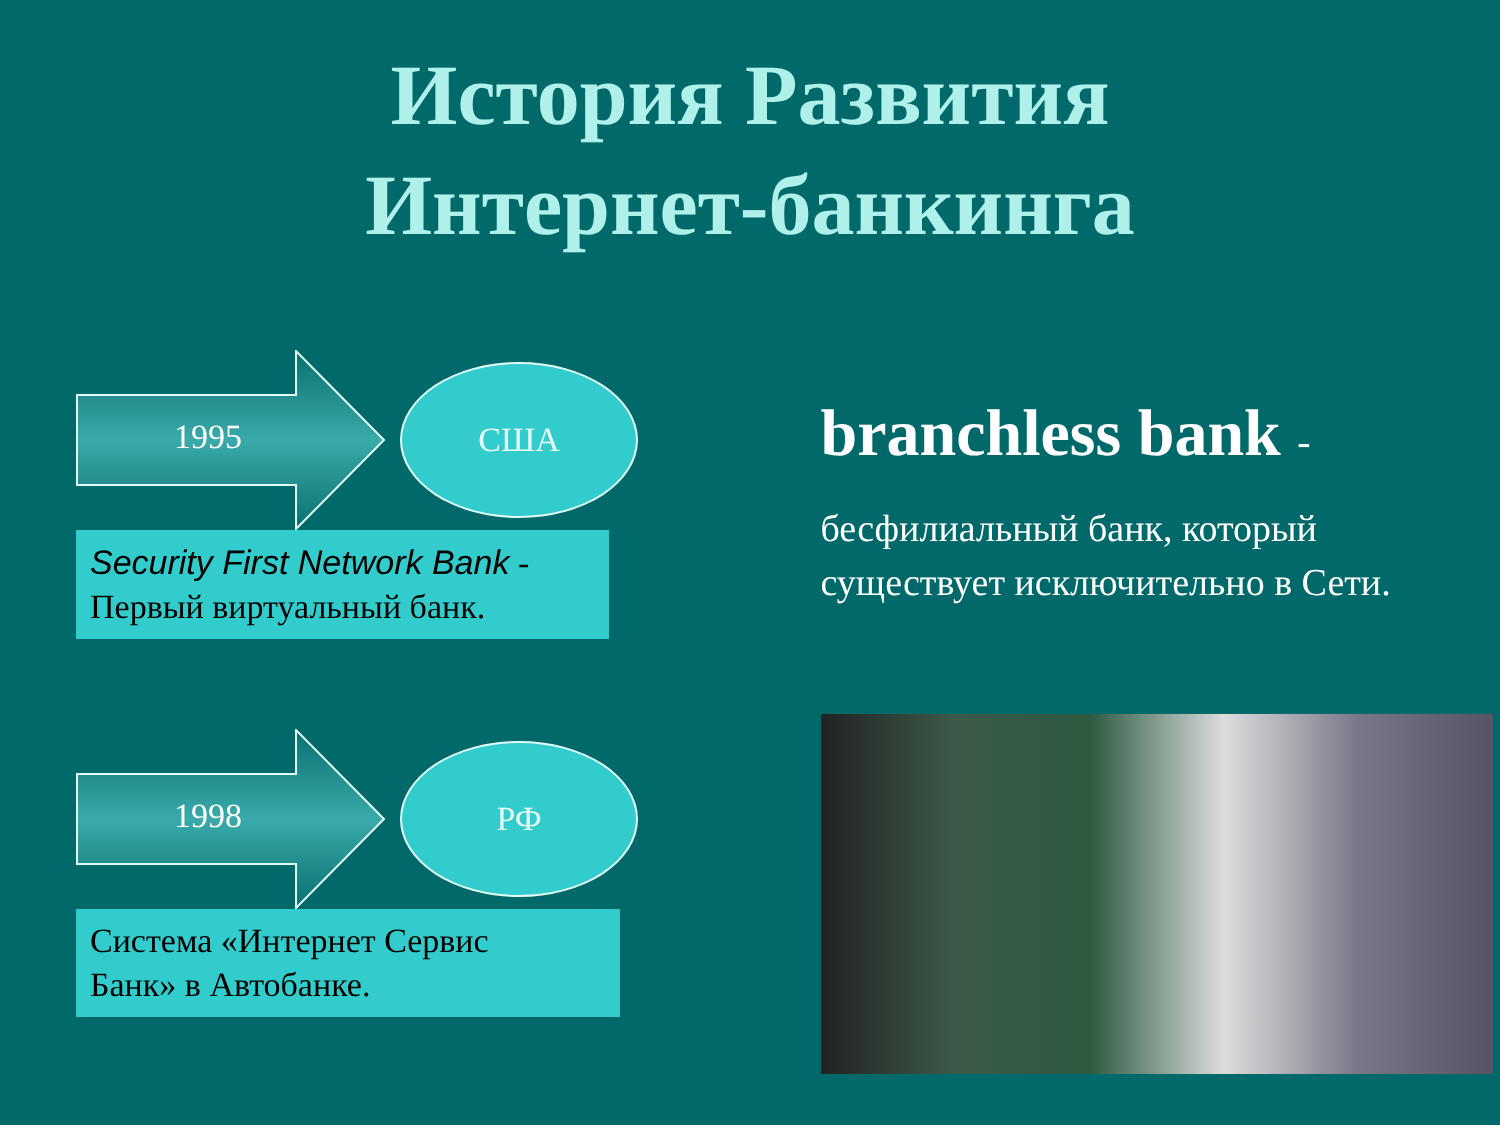История Развития
Интернет-банкинга
1995
США
Security First Network Bank -
Первый виртуальный банк.
1998
РФ
Система «Интернет Сервис
Банк» в Автобанке.
branchless bank -
бесфилиальный банк, который существует исключительно в Сети.